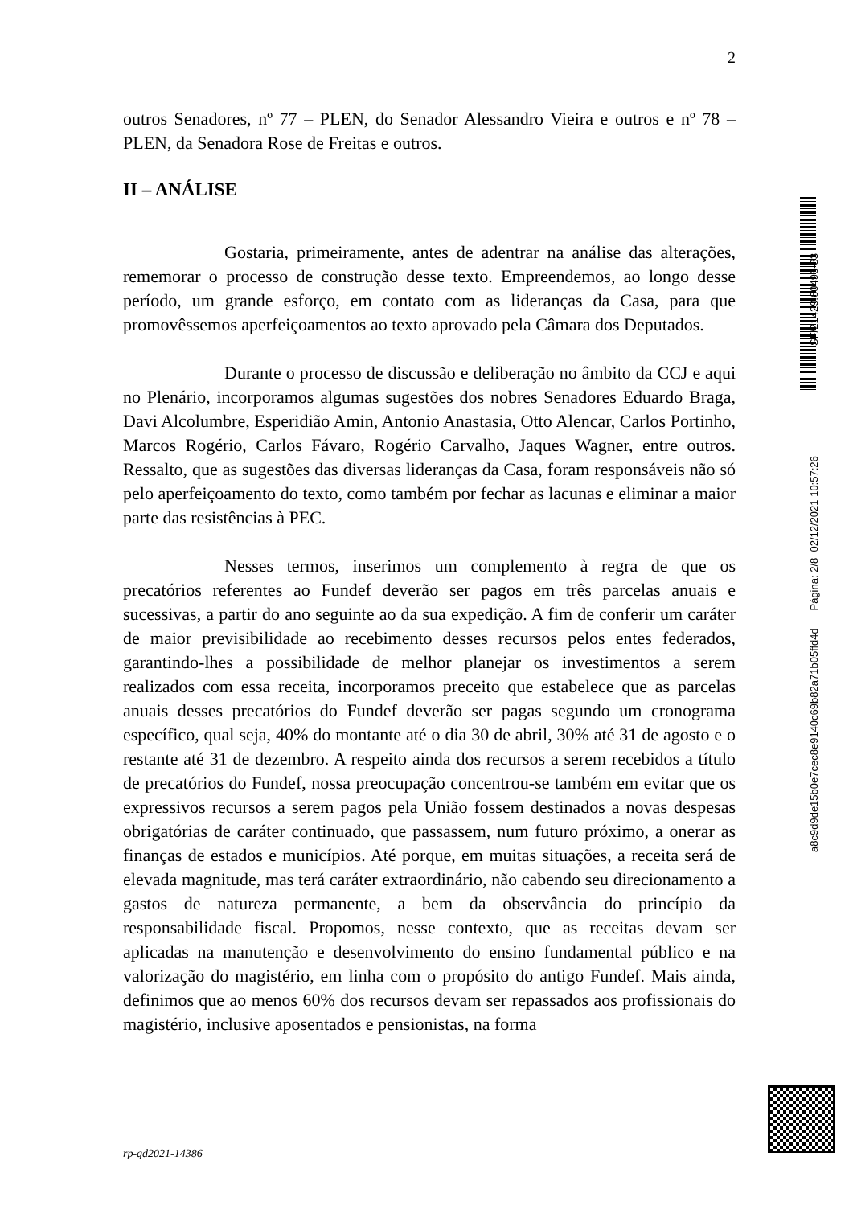2
outros Senadores, nº 77 – PLEN, do Senador Alessandro Vieira e outros e nº 78 –PLEN, da Senadora Rose de Freitas e outros.
II – ANÁLISE
Gostaria, primeiramente, antes de adentrar na análise das alterações, rememorar o processo de construção desse texto. Empreendemos, ao longo desse período, um grande esforço, em contato com as lideranças da Casa, para que promovêssemos aperfeiçoamentos ao texto aprovado pela Câmara dos Deputados.
Durante o processo de discussão e deliberação no âmbito da CCJ e aqui no Plenário, incorporamos algumas sugestões dos nobres Senadores Eduardo Braga, Davi Alcolumbre, Esperidião Amin, Antonio Anastasia, Otto Alencar, Carlos Portinho, Marcos Rogério, Carlos Fávaro, Rogério Carvalho, Jaques Wagner, entre outros. Ressalto, que as sugestões das diversas lideranças da Casa, foram responsáveis não só pelo aperfeiçoamento do texto, como também por fechar as lacunas e eliminar a maior parte das resistências à PEC.
Nesses termos, inserimos um complemento à regra de que os precatórios referentes ao Fundef deverão ser pagos em três parcelas anuais e sucessivas, a partir do ano seguinte ao da sua expedição. A fim de conferir um caráter de maior previsibilidade ao recebimento desses recursos pelos entes federados, garantindo-lhes a possibilidade de melhor planejar os investimentos a serem realizados com essa receita, incorporamos preceito que estabelece que as parcelas anuais desses precatórios do Fundef deverão ser pagas segundo um cronograma específico, qual seja, 40% do montante até o dia 30 de abril, 30% até 31 de agosto e o restante até 31 de dezembro. A respeito ainda dos recursos a serem recebidos a título de precatórios do Fundef, nossa preocupação concentrou-se também em evitar que os expressivos recursos a serem pagos pela União fossem destinados a novas despesas obrigatórias de caráter continuado, que passassem, num futuro próximo, a onerar as finanças de estados e municípios. Até porque, em muitas situações, a receita será de elevada magnitude, mas terá caráter extraordinário, não cabendo seu direcionamento a gastos de natureza permanente, a bem da observância do princípio da responsabilidade fiscal. Propomos, nesse contexto, que as receitas devam ser aplicadas na manutenção e desenvolvimento do ensino fundamental público e na valorização do magistério, em linha com o propósito do antigo Fundef. Mais ainda, definimos que ao menos 60% dos recursos devam ser repassados aos profissionais do magistério, inclusive aposentados e pensionistas, na forma
SF/21429.60496-33
a8c9d9de15b0e7cec8e9140c69b82a71b05ffd4d Página: 2/8 02/12/2021 10:57:26
rp-gd2021-14386